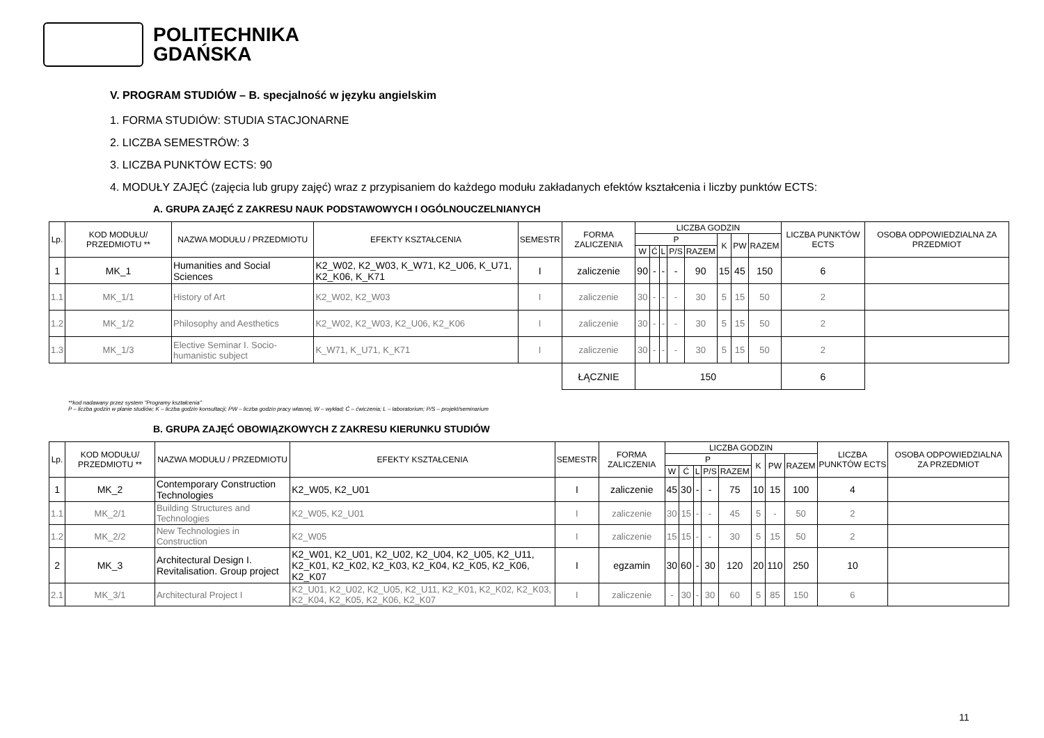POLITECHNIKA
GDAŃSKA
V. PROGRAM STUDIÓW – B. specjalność w języku angielskim
1. FORMA STUDIÓW: STUDIA STACJONARNE
2. LICZBA SEMESTRÓW: 3
3. LICZBA PUNKTÓW ECTS: 90
4. MODUŁY ZAJĘĆ (zajęcia lub grupy zajęć) wraz z przypisaniem do każdego modułu zakładanych efektów kształcenia i liczby punktów ECTS:
A. GRUPA ZAJĘĆ Z ZAKRESU NAUK PODSTAWOWYCH I OGÓLNOUCZELNIANYCH
| Lp. | KOD MODUŁU/ PRZEDMIOTU ** | NAZWA MODUŁU / PRZEDMIOTU | EFEKTY KSZTAŁCENIA | SEMESTR | FORMA ZALICZENIA | LICZBA GODZIN | | | | | | | | LICZBA PUNKTÓW ECTS | OSOBA ODPOWIEDZIALNA ZA PRZEDMIOT |
| --- | --- | --- | --- | --- | --- | --- | --- | --- | --- | --- | --- | --- | --- | --- | --- |
| | | | | | | P | | | | | K | PW | RAZEM | | |
| | | | | | | W | Ć | L | P/S | RAZEM | | | | | |
| 1 | MK_1 | Humanities and Social Sciences | K2_W02, K2_W03, K_W71, K2_U06, K_U71, K2_K06, K_K71 | I | zaliczenie | 90 | - | - | - | 90 | 15 | 45 | 150 | 6 | |
| 1.1 | MK_1/1 | History of Art | K2_W02, K2_W03 | I | zaliczenie | 30 | - | - | - | 30 | 5 | 15 | 50 | 2 | |
| 1.2 | MK_1/2 | Philosophy and Aesthetics | K2_W02, K2_W03, K2_U06, K2_K06 | I | zaliczenie | 30 | - | - | - | 30 | 5 | 15 | 50 | 2 | |
| 1.3 | MK_1/3 | Elective Seminar I. Socio-humanistic subject | K_W71, K_U71, K_K71 | I | zaliczenie | 30 | - | - | - | 30 | 5 | 15 | 50 | 2 | |
| | | | | | ŁĄCZNIE | 150 | | | | | | | | 6 | |
**kod nadawany przez system "Programy kształcenia"
P – liczba godzin w planie studiów; K – liczba godzin konsultacji; PW – liczba godzin pracy własnej, W – wykład; Ć – ćwiczenia; L – laboratorium; P/S – projekt/seminarium
B. GRUPA ZAJĘĆ OBOWIĄZKOWYCH Z ZAKRESU KIERUNKU STUDIÓW
| Lp. | KOD MODUŁU/ PRZEDMIOTU ** | NAZWA MODUŁU / PRZEDMIOTU | EFEKTY KSZTAŁCENIA | SEMESTR | FORMA ZALICZENIA | LICZBA GODZIN | | | | | | | | LICZBA PUNKTÓW ECTS | OSOBA ODPOWIEDZIALNA ZA PRZEDMIOT |
| --- | --- | --- | --- | --- | --- | --- | --- | --- | --- | --- | --- | --- | --- | --- | --- |
| | | | | | | P | | | | | K | PW | RAZEM | | |
| | | | | | | W | Ć | L | P/S | RAZEM | | | | | |
| 1 | MK_2 | Contemporary Construction Technologies | K2_W05, K2_U01 | I | zaliczenie | 45 | 30 | - | - | 75 | 10 | 15 | 100 | 4 | |
| 1.1 | MK_2/1 | Building Structures and Technologies | K2_W05, K2_U01 | I | zaliczenie | 30 | 15 | - | - | 45 | 5 | - | 50 | 2 | |
| 1.2 | MK_2/2 | New Technologies in Construction | K2_W05 | I | zaliczenie | 15 | 15 | - | - | 30 | 5 | 15 | 50 | 2 | |
| 2 | MK_3 | Architectural Design I. Revitalisation. Group project | K2_W01, K2_U01, K2_U02, K2_U04, K2_U05, K2_U11, K2_K01, K2_K02, K2_K03, K2_K04, K2_K05, K2_K06, K2_K07 | I | egzamin | 30 | 60 | - | 30 | 120 | 20 | 110 | 250 | 10 | |
| 2.1 | MK_3/1 | Architectural Project I | K2_U01, K2_U02, K2_U05, K2_U11, K2_K01, K2_K02, K2_K03, K2_K04, K2_K05, K2_K06, K2_K07 | I | zaliczenie | - | 30 | - | 30 | 60 | 5 | 85 | 150 | 6 | |
11